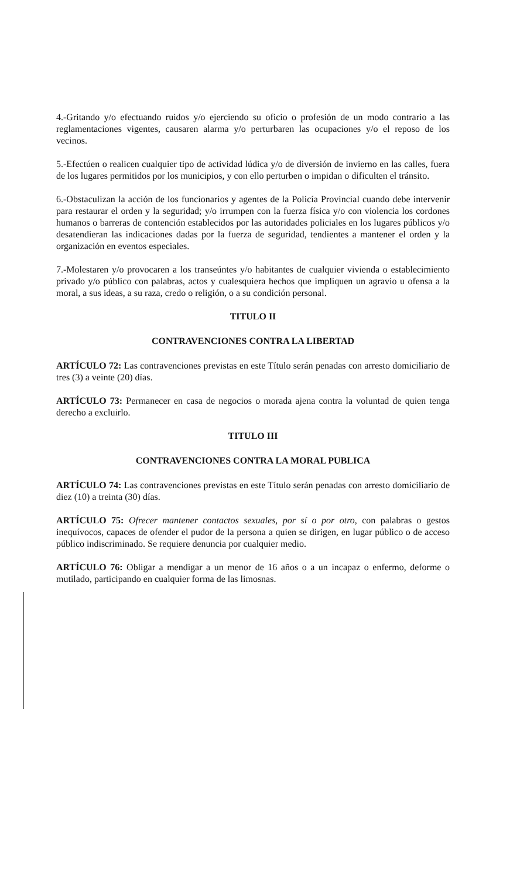4.-Gritando y/o efectuando ruidos y/o ejerciendo su oficio o profesión de un modo contrario a las reglamentaciones vigentes, causaren alarma y/o perturbaren las ocupaciones y/o el reposo de los vecinos.
5.-Efectúen o realicen cualquier tipo de actividad lúdica y/o de diversión de invierno en las calles, fuera de los lugares permitidos por los municipios, y con ello perturben o impidan o dificulten el tránsito.
6.-Obstaculizan la acción de los funcionarios y agentes de la Policía Provincial cuando debe intervenir para restaurar el orden y la seguridad; y/o irrumpen con la fuerza física y/o con violencia los cordones humanos o barreras de contención establecidos por las autoridades policiales en los lugares públicos y/o desatendieran las indicaciones dadas por la fuerza de seguridad, tendientes a mantener el orden y la organización en eventos especiales.
7.-Molestaren y/o provocaren a los transeúntes y/o habitantes de cualquier vivienda o establecimiento privado y/o público con palabras, actos y cualesquiera hechos que impliquen un agravio u ofensa a la moral, a sus ideas, a su raza, credo o religión, o a su condición personal.
TITULO II
CONTRAVENCIONES CONTRA LA LIBERTAD
ARTÍCULO 72: Las contravenciones previstas en este Título serán penadas con arresto domiciliario de tres (3) a veinte (20) días.
ARTÍCULO 73: Permanecer en casa de negocios o morada ajena contra la voluntad de quien tenga derecho a excluirlo.
TITULO III
CONTRAVENCIONES CONTRA LA MORAL PUBLICA
ARTÍCULO 74: Las contravenciones previstas en este Título serán penadas con arresto domiciliario de diez (10) a treinta (30) días.
ARTÍCULO 75: Ofrecer mantener contactos sexuales, por sí o por otro, con palabras o gestos inequívocos, capaces de ofender el pudor de la persona a quien se dirigen, en lugar público o de acceso público indiscriminado. Se requiere denuncia por cualquier medio.
ARTÍCULO 76: Obligar a mendigar a un menor de 16 años o a un incapaz o enfermo, deforme o mutilado, participando en cualquier forma de las limosnas.